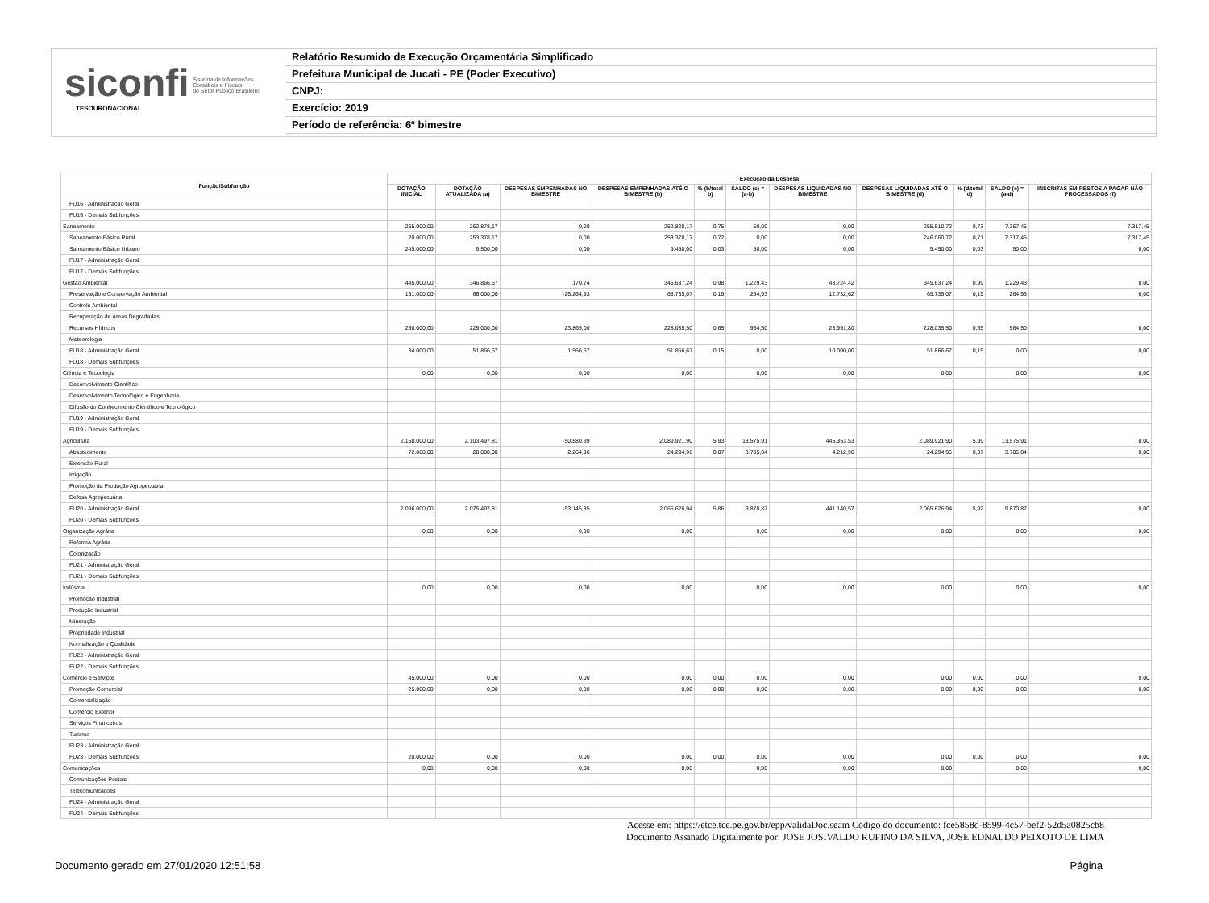siconfi Sistema de Informações
Contábeis e Fiscais
do Setor Público Brasileiro
TESOURONACIONAL
Relatório Resumido de Execução Orçamentária Simplificado
Prefeitura Municipal de Jucati - PE (Poder Executivo)
CNPJ:
Exercício: 2019
Período de referência: 6º bimestre
| Função/Subfunção | Execução da Despesa | | | | | | | | | | |
| --- | --- | --- | --- | --- | --- | --- | --- | --- | --- | --- | --- |
| | DOTAÇÃO INICIAL | DOTAÇÃO ATUALIZADA (a) | DESPESAS EMPENHADAS NO BIMESTRE | DESPESAS EMPENHADAS ATÉ O BIMESTRE (b) | % (b/total b) | SALDO (c) = (a-b) | DESPESAS LIQUIDADAS NO BIMESTRE | DESPESAS LIQUIDADAS ATÉ O BIMESTRE (d) | % (d/total d) | SALDO (e) = (a-d) | INSCRITAS EM RESTOS A PAGAR NÃO PROCESSADOS (f) |
| FU16 - Administração Geral | | | | | | | | | | | |
| FU16 - Demais Subfunções | | | | | | | | | | | |
| Saneamento | 265.000,00 | 262.878,17 | 0,00 | 262.828,17 | 0,75 | 50,00 | 0,00 | 255.510,72 | 0,73 | 7.367,45 | 7.317,45 |
| Saneamento Básico Rural | 20.000,00 | 253.378,17 | 0,00 | 253.378,17 | 0,72 | 0,00 | 0,00 | 246.060,72 | 0,71 | 7.317,45 | 7.317,45 |
| Saneamento Básico Urbano | 245.000,00 | 9.500,00 | 0,00 | 9.450,00 | 0,03 | 50,00 | 0,00 | 9.450,00 | 0,03 | 50,00 | 0,00 |
| FU17 - Administração Geral | | | | | | | | | | | |
| FU17 - Demais Subfunções | | | | | | | | | | | |
| Gestão Ambiental | 445.000,00 | 346.866,67 | 170,74 | 345.637,24 | 0,98 | 1.229,43 | 48.724,42 | 345.637,24 | 0,99 | 1.229,43 | 0,00 |
| Preservação e Conservação Ambiental | 151.000,00 | 66.000,00 | -25.264,93 | 65.735,07 | 0,19 | 264,93 | 12.732,62 | 65.735,07 | 0,19 | 264,93 | 0,00 |
| Controle Ambiental | | | | | | | | | | | |
| Recuperação de Áreas Degradadas | | | | | | | | | | | |
| Recursos Hídricos | 260.000,00 | 229.000,00 | 23.869,00 | 228.035,50 | 0,65 | 964,50 | 25.991,80 | 228.035,50 | 0,65 | 964,50 | 0,00 |
| Meteorologia | | | | | | | | | | | |
| FU18 - Administração Geral | 34.000,00 | 51.866,67 | 1.566,67 | 51.866,67 | 0,15 | 0,00 | 10.000,00 | 51.866,67 | 0,15 | 0,00 | 0,00 |
| FU18 - Demais Subfunções | | | | | | | | | | | |
| Ciência e Tecnologia | 0,00 | 0,00 | 0,00 | 0,00 | | 0,00 | 0,00 | 0,00 | | 0,00 | 0,00 |
| Desenvolvimento Científico | | | | | | | | | | | |
| Desenvolvimento Tecnológico e Engenharia | | | | | | | | | | | |
| Difusão do Conhecimento Científico e Tecnológico | | | | | | | | | | | |
| FU19 - Administração Geral | | | | | | | | | | | |
| FU19 - Demais Subfunções | | | | | | | | | | | |
| Agricultura | 2.168.000,00 | 2.103.497,81 | -50.880,39 | 2.089.921,90 | 5,93 | 13.575,91 | 445.353,53 | 2.089.921,90 | 5,99 | 13.575,91 | 0,00 |
| Abastecimento | 72.000,00 | 28.000,00 | 2.264,96 | 24.294,96 | 0,07 | 3.705,04 | 4.212,96 | 24.294,96 | 0,07 | 3.705,04 | 0,00 |
| Extensão Rural | | | | | | | | | | | |
| Irrigação | | | | | | | | | | | |
| Promoção da Produção Agropecuária | | | | | | | | | | | |
| Defesa Agropecuária | | | | | | | | | | | |
| FU20 - Administração Geral | 2.096.000,00 | 2.075.497,81 | -53.145,35 | 2.065.626,94 | 5,86 | 9.870,87 | 441.140,57 | 2.065.626,94 | 5,92 | 9.870,87 | 0,00 |
| FU20 - Demais Subfunções | | | | | | | | | | | |
| Organização Agrária | 0,00 | 0,00 | 0,00 | 0,00 | | 0,00 | 0,00 | 0,00 | | 0,00 | 0,00 |
| Reforma Agrária | | | | | | | | | | | |
| Colonização | | | | | | | | | | | |
| FU21 - Administração Geral | | | | | | | | | | | |
| FU21 - Demais Subfunções | | | | | | | | | | | |
| Indústria | 0,00 | 0,00 | 0,00 | 0,00 | | 0,00 | 0,00 | 0,00 | | 0,00 | 0,00 |
| Promoção Industrial | | | | | | | | | | | |
| Produção Industrial | | | | | | | | | | | |
| Mineração | | | | | | | | | | | |
| Propriedade Industrial | | | | | | | | | | | |
| Normalização e Qualidade | | | | | | | | | | | |
| FU22 - Administração Geral | | | | | | | | | | | |
| FU22 - Demais Subfunções | | | | | | | | | | | |
| Comércio e Serviços | 45.000,00 | 0,00 | 0,00 | 0,00 | 0,00 | 0,00 | 0,00 | 0,00 | 0,00 | 0,00 | 0,00 |
| Promoção Comercial | 25.000,00 | 0,00 | 0,00 | 0,00 | 0,00 | 0,00 | 0,00 | 0,00 | 0,00 | 0,00 | 0,00 |
| Comercialização | | | | | | | | | | | |
| Comércio Exterior | | | | | | | | | | | |
| Serviços Financeiros | | | | | | | | | | | |
| Turismo | | | | | | | | | | | |
| FU23 - Administração Geral | | | | | | | | | | | |
| FU23 - Demais Subfunções | 20.000,00 | 0,00 | 0,00 | 0,00 | 0,00 | 0,00 | 0,00 | 0,00 | 0,00 | 0,00 | 0,00 |
| Comunicações | 0,00 | 0,00 | 0,00 | 0,00 | | 0,00 | 0,00 | 0,00 | | 0,00 | 0,00 |
| Comunicações Postais | | | | | | | | | | | |
| Telecomunicações | | | | | | | | | | | |
| FU24 - Administração Geral | | | | | | | | | | | |
| FU24 - Demais Subfunções | | | | | | | | | | | |
Acesse em: https://etce.tce.pe.gov.br/epp/validaDoc.seam Código do documento: fce5858d-8599-4c57-bef2-52d5a0825cb8
Documento Assinado Digitalmente por: JOSE JOSIVALDO RUFINO DA SILVA, JOSE EDNALDO PEIXOTO DE LIMA
Documento gerado em 27/01/2020 12:51:58 Página